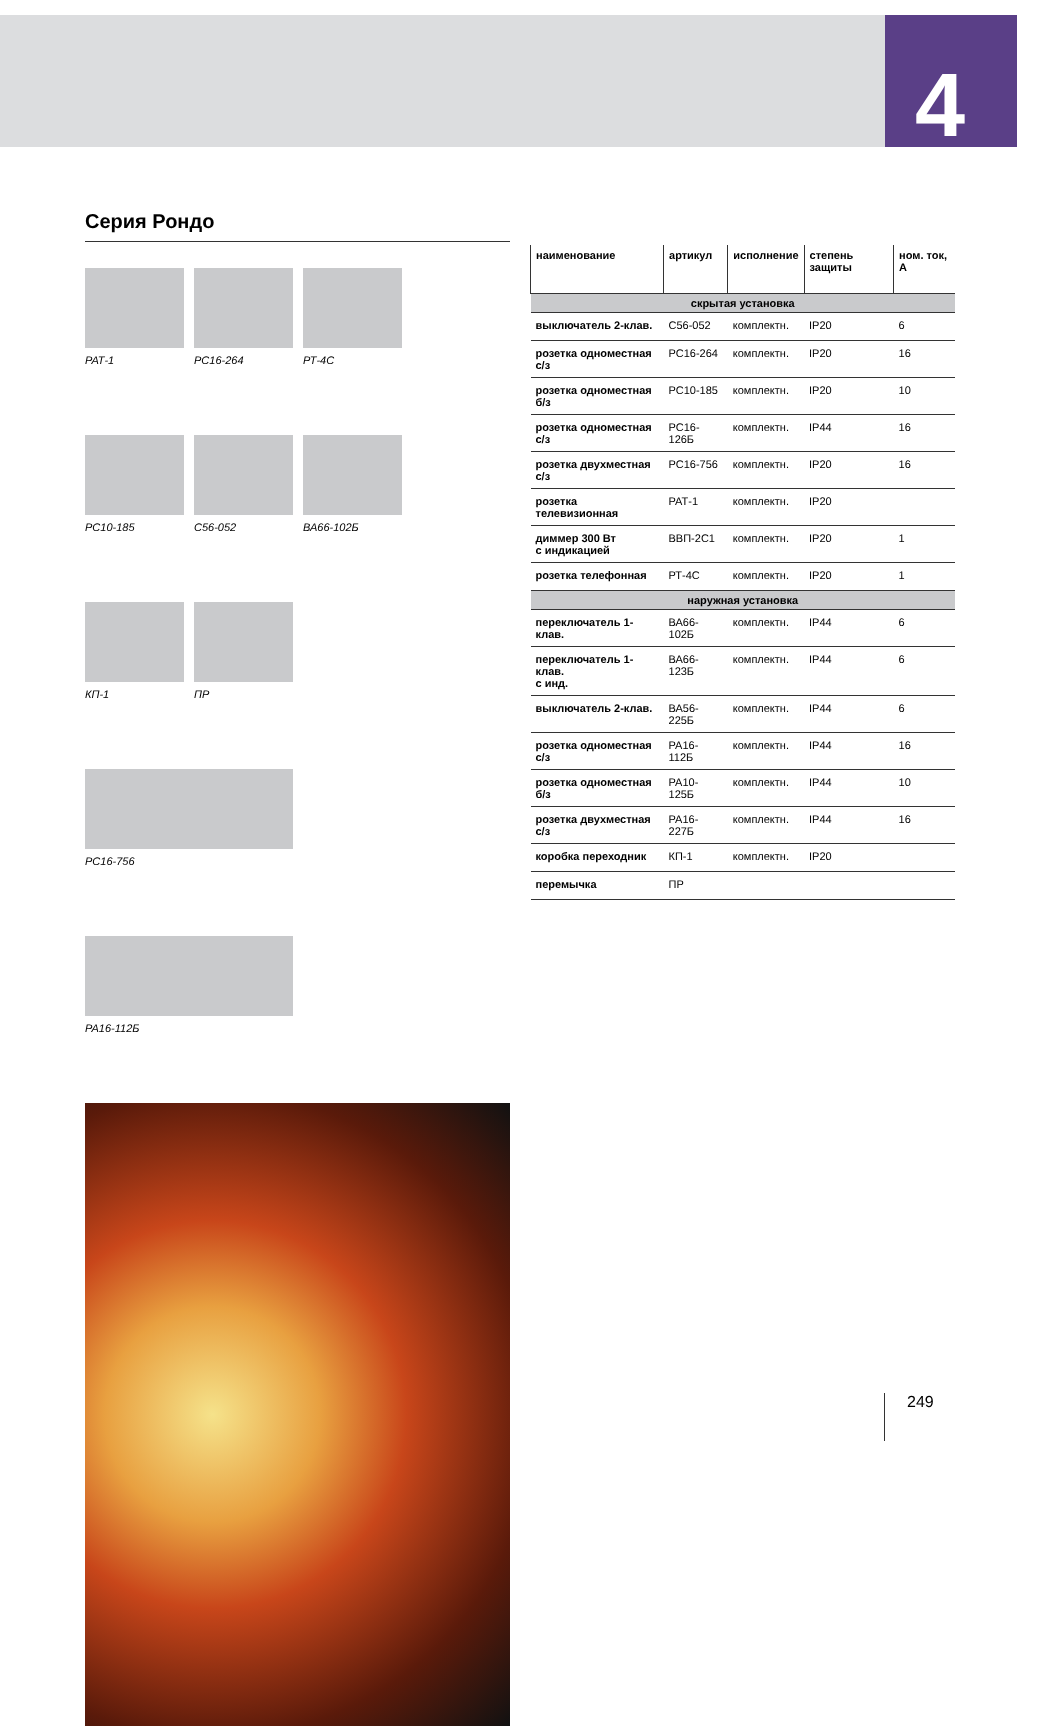4
Серия Рондо
РАТ-1
РС16-264
РТ-4С
РС10-185
С56-052
ВА66-102Б
КП-1
ПР
РС16-756
РА16-112Б
| наименование | артикул | исполнение | степень защиты | ном. ток, А |
| --- | --- | --- | --- | --- |
| скрытая установка | | | | |
| выключатель 2-клав. | С56-052 | комплектн. | IP20 | 6 |
| розетка одноместная с/з | РС16-264 | комплектн. | IP20 | 16 |
| розетка одноместная б/з | РС10-185 | комплектн. | IP20 | 10 |
| розетка одноместная с/з | РС16-126Б | комплектн. | IP44 | 16 |
| розетка двухместная с/з | РС16-756 | комплектн. | IP20 | 16 |
| розетка телевизионная | РАТ-1 | комплектн. | IP20 | |
| диммер 300 Вт с индикацией | ВВП-2С1 | комплектн. | IP20 | 1 |
| розетка телефонная | РТ-4С | комплектн. | IP20 | 1 |
| наружная установка | | | | |
| переключатель 1-клав. | ВА66-102Б | комплектн. | IP44 | 6 |
| переключатель 1-клав. с инд. | ВА66-123Б | комплектн. | IP44 | 6 |
| выключатель 2-клав. | ВА56-225Б | комплектн. | IP44 | 6 |
| розетка одноместная с/з | РА16-112Б | комплектн. | IP44 | 16 |
| розетка одноместная б/з | РА10-125Б | комплектн. | IP44 | 10 |
| розетка двухместная с/з | РА16-227Б | комплектн. | IP44 | 16 |
| коробка переходник | КП-1 | комплектн. | IP20 | |
| перемычка | ПР | | | |
249